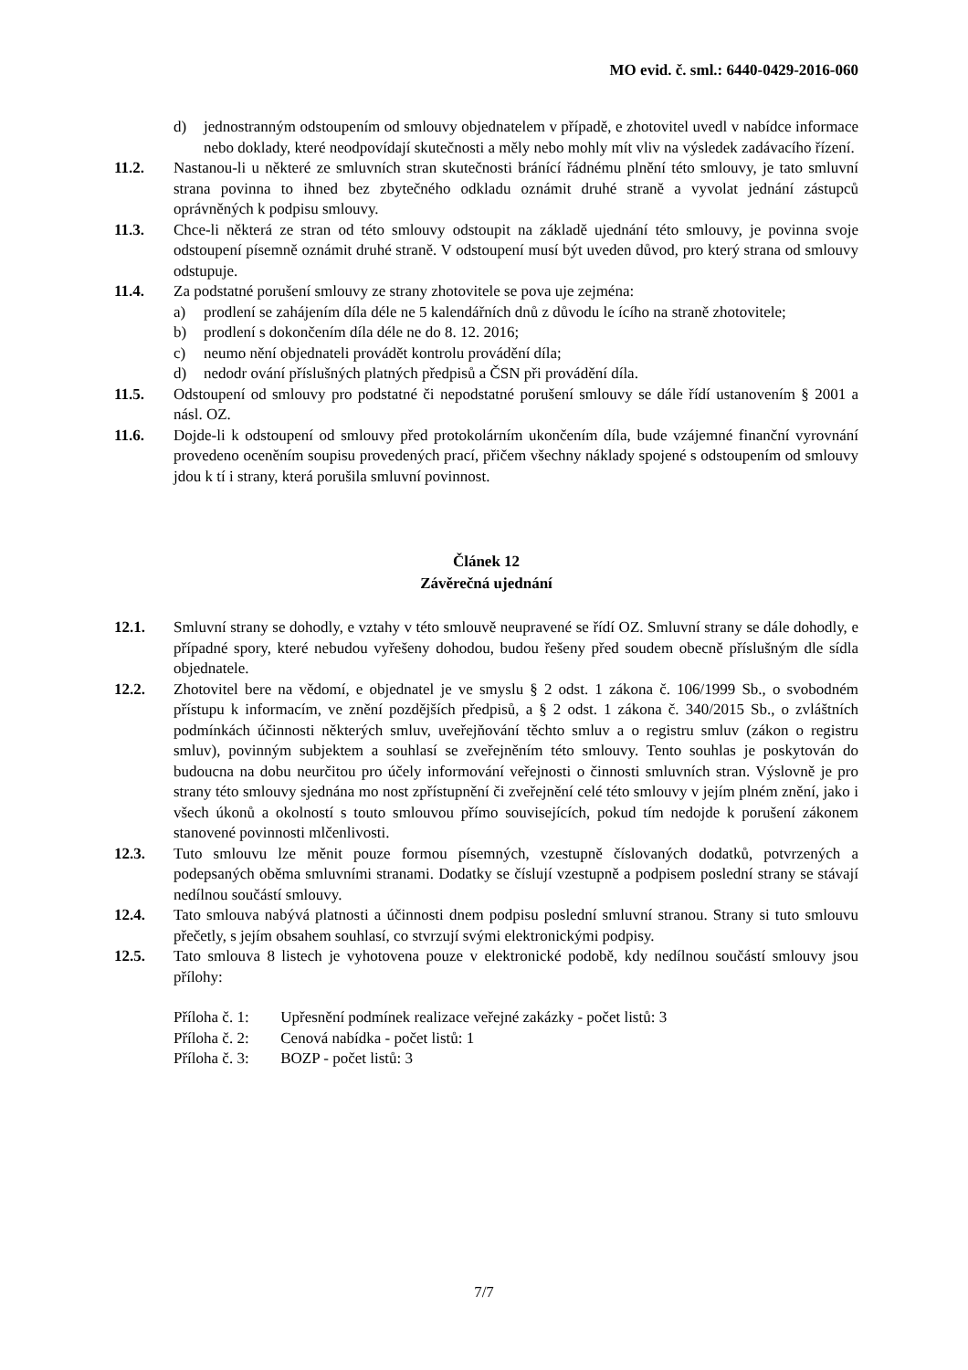MO evid. č. sml.: 6440-0429-2016-060
d) jednostranným odstoupením od smlouvy objednatelem v případě, e zhotovitel uvedl v nabídce informace nebo doklady, které neodpovídají skutečnosti a měly nebo mohly mít vliv na výsledek zadávacího řízení.
11.2. Nastanou-li u některé ze smluvních stran skutečnosti bránící řádnému plnění této smlouvy, je tato smluvní strana povinna to ihned bez zbytečného odkladu oznámit druhé straně a vyvolat jednání zástupců oprávněných k podpisu smlouvy.
11.3. Chce-li některá ze stran od této smlouvy odstoupit na základě ujednání této smlouvy, je povinna svoje odstoupení písemně oznámit druhé straně. V odstoupení musí být uveden důvod, pro který strana od smlouvy odstupuje.
11.4. Za podstatné porušení smlouvy ze strany zhotovitele se pova uje zejména:
a) prodlení se zahájením díla déle ne 5 kalendářních dnů z důvodu le ícího na straně zhotovitele;
b) prodlení s dokončením díla déle ne do 8. 12. 2016;
c) neumo nění objednateli provádět kontrolu provádění díla;
d) nedodr ování příslušných platných předpisů a ČSN při provádění díla.
11.5. Odstoupení od smlouvy pro podstatné či nepodstatné porušení smlouvy se dále řídí ustanovením § 2001 a násl. OZ.
11.6. Dojde-li k odstoupení od smlouvy před protokolárním ukončením díla, bude vzájemné finanční vyrovnání provedeno oceněním soupisu provedených prací, přičem všechny náklady spojené s odstoupením od smlouvy jdou k tí i strany, která porušila smluvní povinnost.
Článek 12
Závěrečná ujednání
12.1. Smluvní strany se dohodly, e vztahy v této smlouvě neupravené se řídí OZ. Smluvní strany se dále dohodly, e případné spory, které nebudou vyřešeny dohodou, budou řešeny před soudem obecně příslušným dle sídla objednatele.
12.2. Zhotovitel bere na vědomí, e objednatel je ve smyslu § 2 odst. 1 zákona č. 106/1999 Sb., o svobodném přístupu k informacím, ve znění pozdějších předpisů, a § 2 odst. 1 zákona č. 340/2015 Sb., o zvláštních podmínkách účinnosti některých smluv, uveřejňování těchto smluv a o registru smluv (zákon o registru smluv), povinným subjektem a souhlasí se zveřejněním této smlouvy. Tento souhlas je poskytován do budoucna na dobu neurčitou pro účely informování veřejnosti o činnosti smluvních stran. Výslovně je pro strany této smlouvy sjednána mo nost zpřístupnění či zveřejnění celé této smlouvy v jejím plném znění, jako i všech úkonů a okolností s touto smlouvou přímo souvisejících, pokud tím nedojde k porušení zákonem stanovené povinnosti mlčenlivosti.
12.3. Tuto smlouvu lze měnit pouze formou písemných, vzestupně číslovaných dodatků, potvrzených a podepsaných oběma smluvními stranami. Dodatky se číslují vzestupně a podpisem poslední strany se stávají nedílnou součástí smlouvy.
12.4. Tato smlouva nabývá platnosti a účinnosti dnem podpisu poslední smluvní stranou. Strany si tuto smlouvu přečetly, s jejím obsahem souhlasí, co stvrzují svými elektronickými podpisy.
12.5. Tato smlouva 8 listech je vyhotovena pouze v elektronické podobě, kdy nedílnou součástí smlouvy jsou přílohy:
Příloha č. 1: Upřesnění podmínek realizace veřejné zakázky - počet listů: 3
Příloha č. 2: Cenová nabídka - počet listů: 1
Příloha č. 3: BOZP - počet listů: 3
7/7